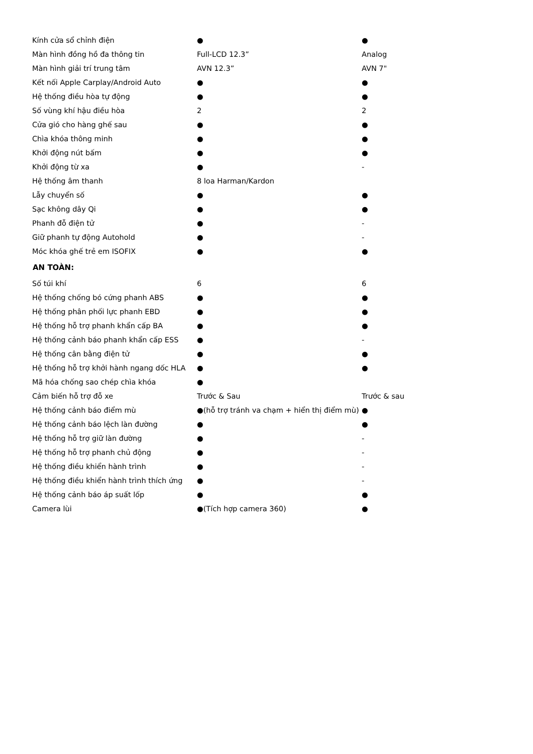| Kính cửa sổ chỉnh điện | ● | ● |
| Màn hình đồng hồ đa thông tin | Full-LCD 12.3” | Analog |
| Màn hình giải trí trung tâm | AVN 12.3” | AVN 7" |
| Kết nối Apple Carplay/Android Auto | ● | ● |
| Hệ thống điều hòa tự động | ● | ● |
| Số vùng khí hậu điều hòa | 2 | 2 |
| Cửa gió cho hàng ghế sau | ● | ● |
| Chìa khóa thông minh | ● | ● |
| Khởi động nút bấm | ● | ● |
| Khởi động từ xa | ● | - |
| Hệ thống âm thanh | 8 loa Harman/Kardon | |
| Lẫy chuyển số | ● | ● |
| Sạc không dây Qi | ● | ● |
| Phanh đỗ điện tử | ● | - |
| Giữ phanh tự động Autohold | ● | - |
| Móc khóa ghế trẻ em ISOFIX | ● | ● |
| AN TOÀN: | | |
| Số túi khí | 6 | 6 |
| Hệ thống chống bó cứng phanh ABS | ● | ● |
| Hệ thống phân phối lực phanh EBD | ● | ● |
| Hệ thống hỗ trợ phanh khẩn cấp BA | ● | ● |
| Hệ thống cảnh báo phanh khẩn cấp ESS | ● | - |
| Hệ thống cân bằng điện tử | ● | ● |
| Hệ thống hỗ trợ khởi hành ngang dốc HLA | ● | ● |
| Mã hóa chống sao chép chìa khóa | ● | |
| Cảm biến hỗ trợ đỗ xe | Trước & Sau | Trước & sau |
| Hệ thống cảnh báo điểm mù | ●(hỗ trợ tránh va chạm + hiển thị điểm mù) | ● |
| Hệ thống cảnh báo lệch làn đường | ● | ● |
| Hệ thống hỗ trợ giữ làn đường | ● | - |
| Hệ thống hỗ trợ phanh chủ động | ● | - |
| Hệ thống điều khiển hành trình | ● | - |
| Hệ thống điều khiển hành trình thích ứng | ● | - |
| Hệ thống cảnh báo áp suất lốp | ● | ● |
| Camera lùi | ●(Tích hợp camera 360) | ● |